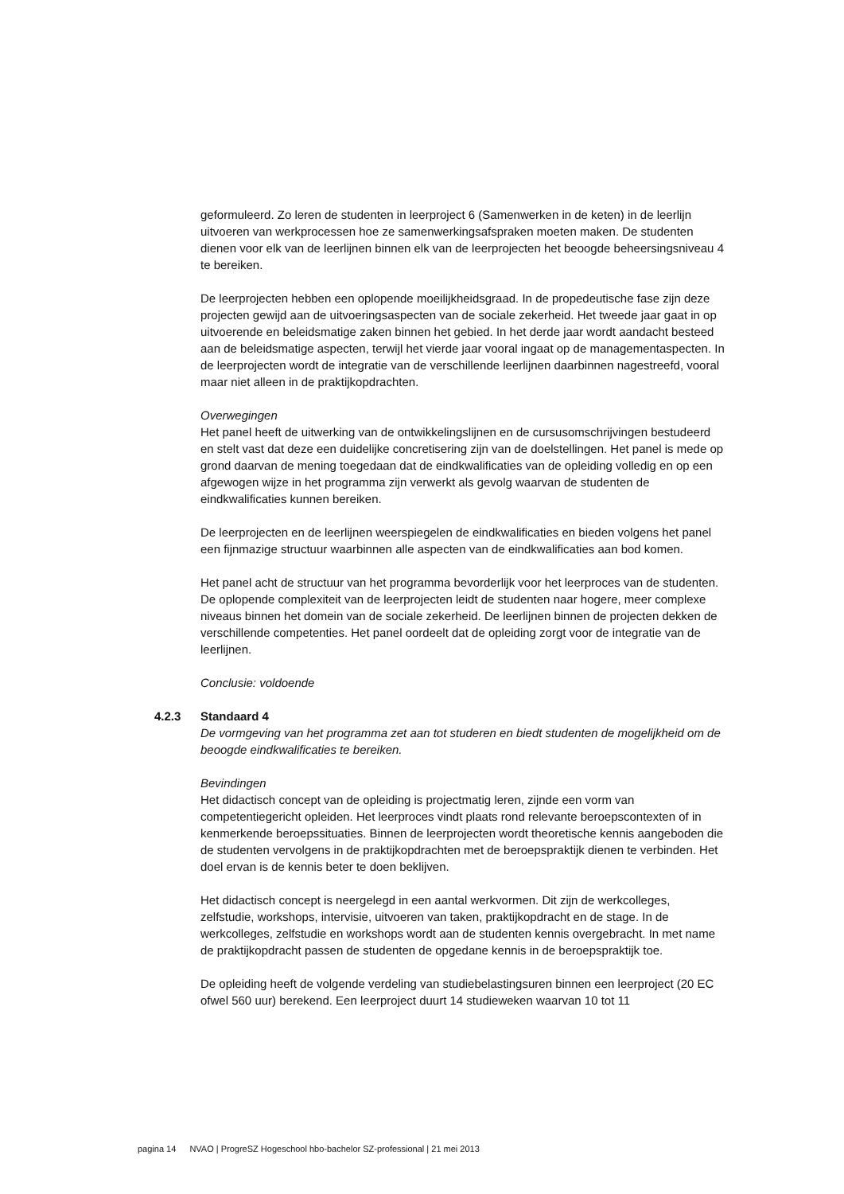geformuleerd. Zo leren de studenten in leerproject 6 (Samenwerken in de keten) in de leerlijn uitvoeren van werkprocessen hoe ze samenwerkingsafspraken moeten maken. De studenten dienen voor elk van de leerlijnen binnen elk van de leerprojecten het beoogde beheersingsniveau 4 te bereiken.
De leerprojecten hebben een oplopende moeilijkheidsgraad. In de propedeutische fase zijn deze projecten gewijd aan de uitvoeringsaspecten van de sociale zekerheid. Het tweede jaar gaat in op uitvoerende en beleidsmatige zaken binnen het gebied. In het derde jaar wordt aandacht besteed aan de beleidsmatige aspecten, terwijl het vierde jaar vooral ingaat op de managementaspecten. In de leerprojecten wordt de integratie van de verschillende leerlijnen daarbinnen nagestreefd, vooral maar niet alleen in de praktijkopdrachten.
Overwegingen
Het panel heeft de uitwerking van de ontwikkelingslijnen en de cursusomschrijvingen bestudeerd en stelt vast dat deze een duidelijke concretisering zijn van de doelstellingen. Het panel is mede op grond daarvan de mening toegedaan dat de eindkwalificaties van de opleiding volledig en op een afgewogen wijze in het programma zijn verwerkt als gevolg waarvan de studenten de eindkwalificaties kunnen bereiken.
De leerprojecten en de leerlijnen weerspiegelen de eindkwalificaties en bieden volgens het panel een fijnmazige structuur waarbinnen alle aspecten van de eindkwalificaties aan bod komen.
Het panel acht de structuur van het programma bevorderlijk voor het leerproces van de studenten. De oplopende complexiteit van de leerprojecten leidt de studenten naar hogere, meer complexe niveaus binnen het domein van de sociale zekerheid. De leerlijnen binnen de projecten dekken de verschillende competenties. Het panel oordeelt dat de opleiding zorgt voor de integratie van de leerlijnen.
Conclusie: voldoende
4.2.3 Standaard 4
De vormgeving van het programma zet aan tot studeren en biedt studenten de mogelijkheid om de beoogde eindkwalificaties te bereiken.
Bevindingen
Het didactisch concept van de opleiding is projectmatig leren, zijnde een vorm van competentiegericht opleiden. Het leerproces vindt plaats rond relevante beroepscontexten of in kenmerkende beroepssituaties. Binnen de leerprojecten wordt theoretische kennis aangeboden die de studenten vervolgens in de praktijkopdrachten met de beroepspraktijk dienen te verbinden. Het doel ervan is de kennis beter te doen beklijven.
Het didactisch concept is neergelegd in een aantal werkvormen. Dit zijn de werkcolleges, zelfstudie, workshops, intervisie, uitvoeren van taken, praktijkopdracht en de stage. In de werkcolleges, zelfstudie en workshops wordt aan de studenten kennis overgebracht. In met name de praktijkopdracht passen de studenten de opgedane kennis in de beroepspraktijk toe.
De opleiding heeft de volgende verdeling van studiebelastingsuren binnen een leerproject (20 EC ofwel 560 uur) berekend. Een leerproject duurt 14 studieweken waarvan 10 tot 11
pagina 14 NVAO | ProgreSZ Hogeschool hbo-bachelor SZ-professional | 21 mei 2013